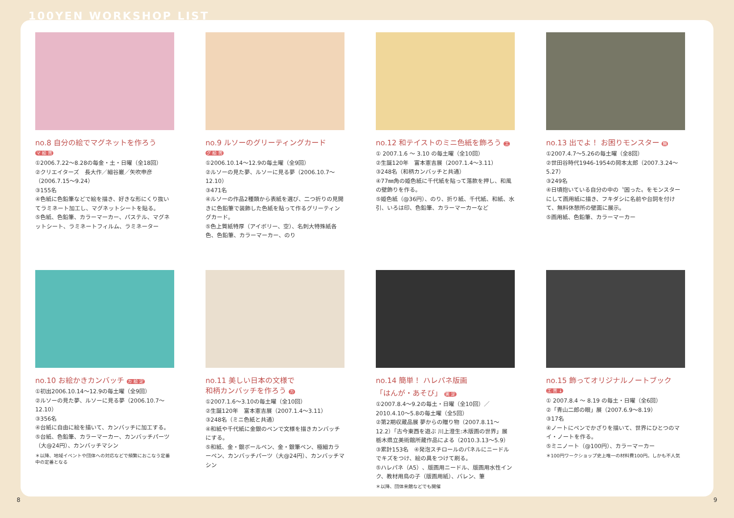100YEN WORKSHOP LIST
no.8 自分の絵でマグネットを作ろう
マ 絵 苦
①2006.7.22〜8.28の毎金・土・日曜（全18回）
②クリエイターズ　長大作／細谷巖／矢吹申彦（2006.7.15〜9.24）
③155名
④色紙に色鉛筆などで絵を描き、好きな形にくり抜いてラミネート加工し、マグネットシートを貼る。
⑤色紙、色鉛筆、カラーマーカー、パステル、マグネットシート、ラミネートフィルム、ラミネーター
no.9 ルソーのグリーティングカード
グ 絵 苦
①2006.10.14〜12.9の毎土曜（全9回）
②ルソーの見た夢、ルソーに見る夢（2006.10.7〜12.10）
③471名
④ルソーの作品2種類から表紙を選び、二つ折りの見開きに色鉛筆で装飾した色紙を貼って作るグリーティングカード。
⑤色上質紙特厚（アイボリー、空）、名刺大特殊紙各色、色鉛筆、カラーマーカー、のり
no.12 和テイストのミニ色紙を飾ろう 工
① 2007.1.6 〜 3.10 の毎土曜（全10回）
②生誕120年　富本憲吉展（2007.1.4〜3.11）
③248名（和柄カンバッチと共通）
④77㎜角の姫色紙に千代紙を貼って落款を押し、和風の壁飾りを作る。
⑤姫色紙（@36円）、のり、折り紙、千代紙、和紙、水引、いろは印、色鉛筆、カラーマーカーなど
no.13 出でよ！ お困りモンスター 無
①2007.4.7〜5.26の毎土曜（全8回）
②世田谷時代1946-1954の岡本太郎（2007.3.24〜5.27）
③249名
④日頃抱いている自分の中の〝困った〟をモンスターにして画用紙に描き、フキダシに名前や台詞を付けて、無料休憩所の壁面に展示。
⑤画用紙、色鉛筆、カラーマーカー
no.10 お絵かきカンバッチ カ 絵 定
①初出2006.10.14〜12.9の毎土曜（全9回）
②ルソーの見た夢、ルソーに見る夢（2006.10.7〜12.10）
③356名
④台紙に自由に絵を描いて、カンバッチに加工する。
⑤台紙、色鉛筆、カラーマーカー、カンバッチパーツ（大@24円）、カンバッチマシン
＊以降、地域イベントや団体への対応などで頻繁におこなう定番中の定番となる
no.11 美しい日本の文様で
和柄カンバッチを作ろう カ
①2007.1.6〜3.10の毎土曜（全10回）
②生誕120年　富本憲吉展（2007.1.4〜3.11）
③248名（ミニ色紙と共通）
④和紙や千代紙に金銀のペンで文様を描きカンバッチにする。
⑤和紙、金・銀ボールペン、金・銀筆ペン、極細カラーペン、カンバッチパーツ（大@24円）、カンバッチマシン
no.14 簡単！ ハレパネ版画
「はんが・あそび」 実 定
①2007.8.4〜9.2の毎土・日曜（全10回）／2010.4.10〜5.8の毎土曜（全5回）
②第2期収蔵品展 夢からの贈り物（2007.8.11〜12.2）「古今東西を遊ぶ 川上澄生:木版画の世界」展 栃木県立美術館所蔵作品による（2010.3.13〜5.9）
③累計153名　④発泡スチロールのパネルにニードルでキズをつけ、絵の具をつけて刷る。
⑤ハレパネ（A5）、版画用ニードル、版画用水性インク、教材用鳥の子（版画用紙）、バレン、筆
＊以降、団体来館などでも開催
no.15 飾ってオリジナルノートブック
工 苦 ↓
① 2007.8.4 〜 8.19 の毎土・日曜（全6回）
②「青山二郎の眼」展（2007.6.9〜8.19）
③17名
④ノートにペンでかざりを描いて、世界にひとつのマイ・ノートを作る。
⑤ミニノート（@100円）、カラーマーカー
＊100円ワークショップ史上唯一の材料費100円。しかも不人気
8 9